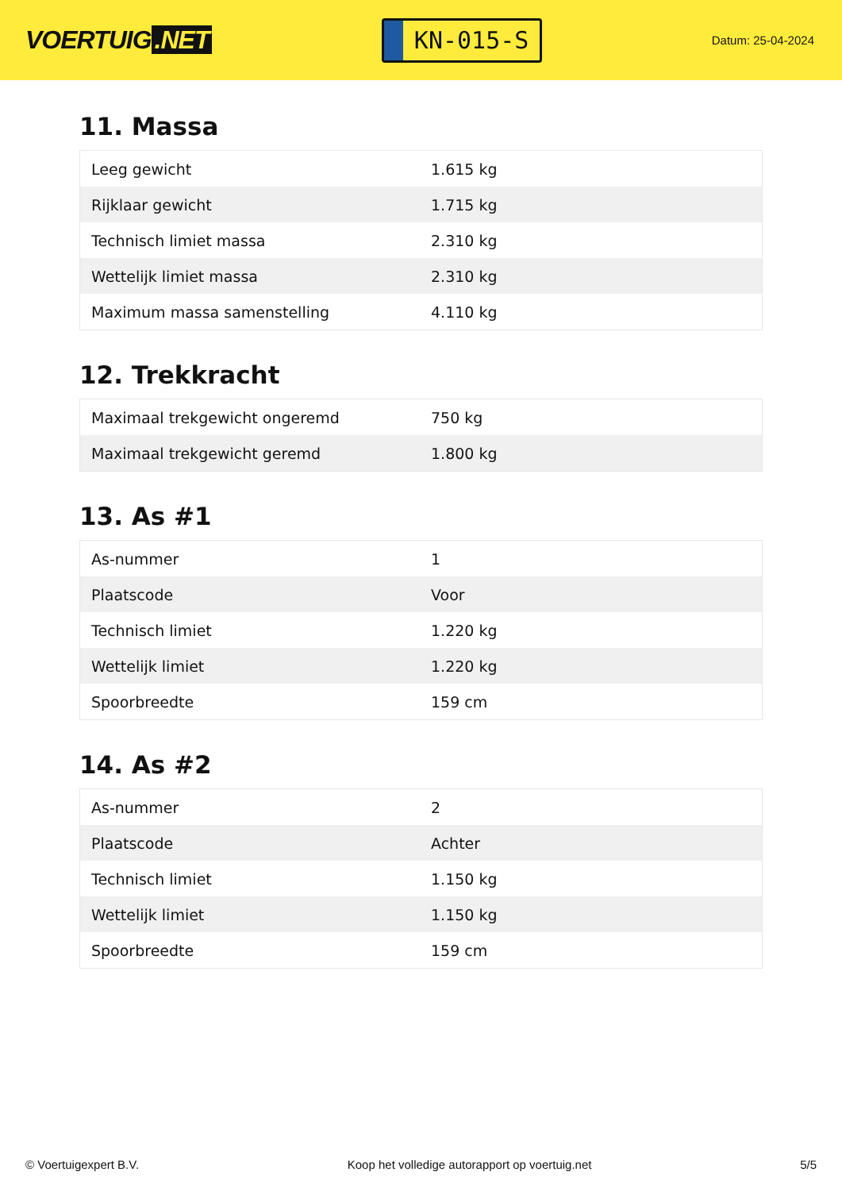VOERTUIG.NET
KN-015-S
Datum: 25-04-2024
11. Massa
| Leeg gewicht | 1.615 kg |
| Rijklaar gewicht | 1.715 kg |
| Technisch limiet massa | 2.310 kg |
| Wettelijk limiet massa | 2.310 kg |
| Maximum massa samenstelling | 4.110 kg |
12. Trekkracht
| Maximaal trekgewicht ongeremd | 750 kg |
| Maximaal trekgewicht geremd | 1.800 kg |
13. As #1
| As-nummer | 1 |
| Plaatscode | Voor |
| Technisch limiet | 1.220 kg |
| Wettelijk limiet | 1.220 kg |
| Spoorbreedte | 159 cm |
14. As #2
| As-nummer | 2 |
| Plaatscode | Achter |
| Technisch limiet | 1.150 kg |
| Wettelijk limiet | 1.150 kg |
| Spoorbreedte | 159 cm |
© Voertuigexpert B.V. Koop het volledige autorapport op voertuig.net 5/5